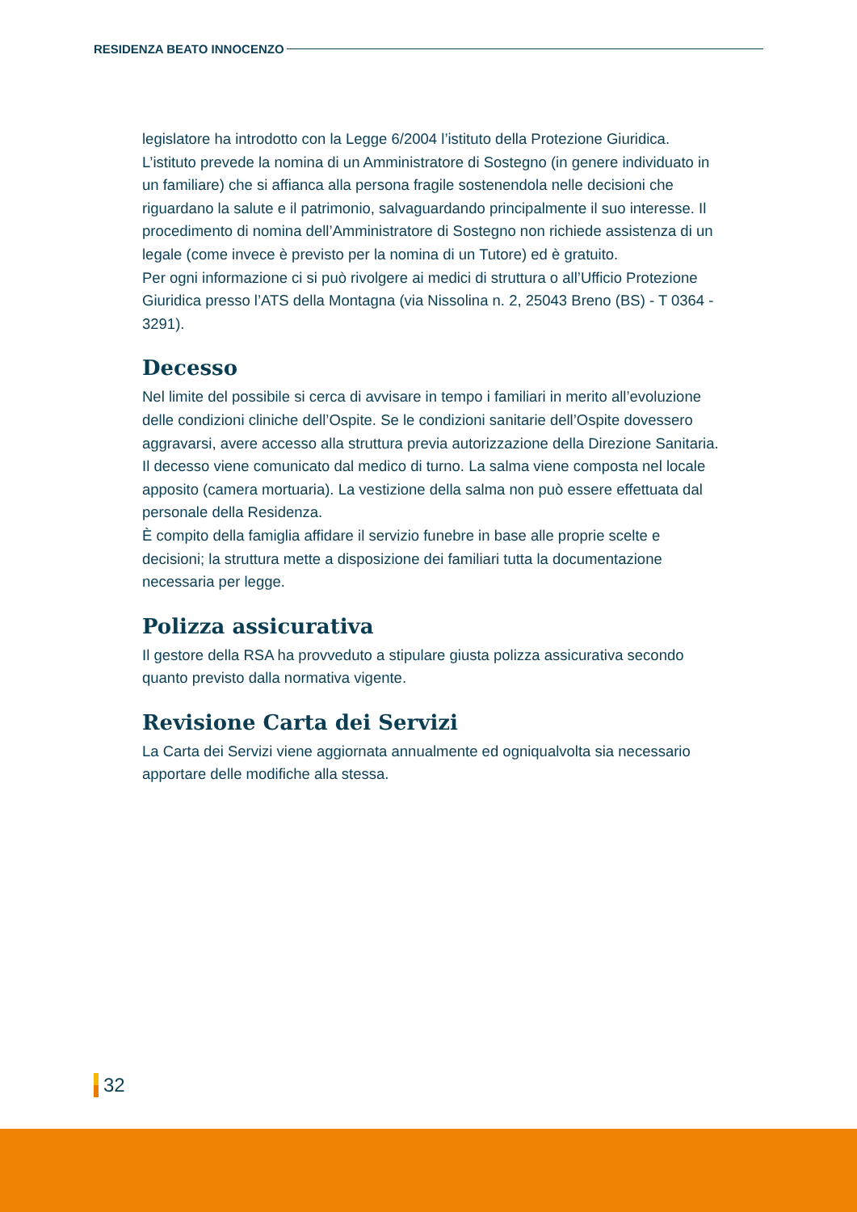RESIDENZA BEATO INNOCENZO
legislatore ha introdotto con la Legge 6/2004 l’istituto della Protezione Giuridica. L’istituto prevede la nomina di un Amministratore di Sostegno (in genere individuato in un familiare) che si affianca alla persona fragile sostenendola nelle decisioni che riguardano la salute e il patrimonio, salvaguardando principalmente il suo interesse. Il procedimento di nomina dell’Amministratore di Sostegno non richiede assistenza di un legale (come invece è previsto per la nomina di un Tutore) ed è gratuito.
Per ogni informazione ci si può rivolgere ai medici di struttura o all’Ufficio Protezione Giuridica presso l’ATS della Montagna (via Nissolina n. 2, 25043 Breno (BS) - T 0364 - 3291).
Decesso
Nel limite del possibile si cerca di avvisare in tempo i familiari in merito all’evoluzione delle condizioni cliniche dell’Ospite. Se le condizioni sanitarie dell’Ospite dovessero aggravarsi, avere accesso alla struttura previa autorizzazione della Direzione Sanitaria. Il decesso viene comunicato dal medico di turno. La salma viene composta nel locale apposito (camera mortuaria). La vestizione della salma non può essere effettuata dal personale della Residenza.
È compito della famiglia affidare il servizio funebre in base alle proprie scelte e decisioni; la struttura mette a disposizione dei familiari tutta la documentazione necessaria per legge.
Polizza assicurativa
Il gestore della RSA ha provveduto a stipulare giusta polizza assicurativa secondo quanto previsto dalla normativa vigente.
Revisione Carta dei Servizi
La Carta dei Servizi viene aggiornata annualmente ed ogniqualvolta sia necessario apportare delle modifiche alla stessa.
32